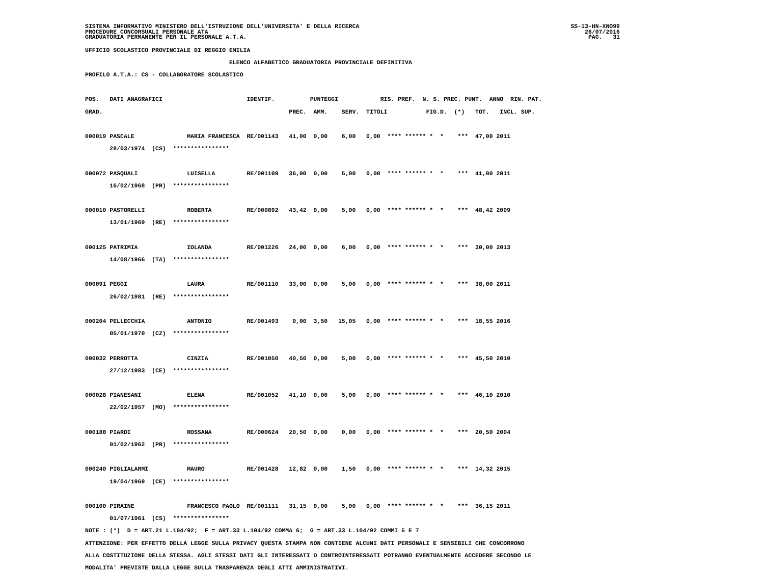SISTEMA INFORMATIVO MINISTERO DELL'ISTRUZIONE DELL'UNIVERSITA' E DELLA RICERCA
PROCEDURE CONCORSUALI PERSONALE ATA
GRADUATORIA PERMANENTE PER IL PERSONALE A.T.A.
SS-13-HN-XNO99
26/07/2016
PAG.   31
UFFICIO SCOLASTICO PROVINCIALE DI REGGIO EMILIA
                                         ELENCO ALFABETICO GRADUATORIA PROVINCIALE DEFINITIVA
PROFILO A.T.A.: CS - COLLABORATORE SCOLASTICO

POS.   DATI ANAGRAFICI                        IDENTIF.          PUNTEGGI            RIS. PREF.  N. S. PREC. PUNT.  ANNO  RIN. PAT.
GRAD.                                                     PREC.  AMM.    SERV.  TITOLI           FIG.D.  (*)   TOT.   INCL. SUP.

000019 PASCALE               MARIA FRANCESCA  RE/001143   41,00  0,00    6,00   0,00  **** ****** *  *    ***  47,00 2011
       28/03/1974  (CS)  ****************

000072 PASQUALI              LUISELLA         RE/001109   36,00  0,00    5,00   0,00  **** ****** *  *    ***  41,00 2011
       16/02/1968  (PR)  ****************

000010 PASTORELLI            ROBERTA          RE/000892   43,42  0,00    5,00   0,00  **** ****** *  *    ***  48,42 2009
       13/01/1969  (RE)  ****************

000125 PATRIMIA              IOLANDA          RE/001226   24,00  0,00    6,00   0,00  **** ****** *  *    ***  30,00 2013
       14/08/1966  (TA)  ****************

000091 PEGGI                 LAURA            RE/001110   33,00  0,00    5,00   0,00  **** ****** *  *    ***  38,00 2011
       26/02/1981  (RE)  ****************

000204 PELLECCHIA            ANTONIO          RE/001493    0,00  3,50   15,05   0,00  **** ****** *  *    ***  18,55 2016
       05/01/1970  (CZ)  ****************

000032 PERROTTA              CINZIA           RE/001050   40,50  0,00    5,00   0,00  **** ****** *  *    ***  45,50 2010
       27/12/1983  (CE)  ****************

000028 PIANESANI             ELENA            RE/001052   41,10  0,00    5,00   0,00  **** ****** *  *    ***  46,10 2010
       22/02/1957  (MO)  ****************

000188 PIARDI                ROSSANA          RE/000624   20,50  0,00    0,00   0,00  **** ****** *  *    ***  20,50 2004
       01/02/1962  (PR)  ****************

000240 PIGLIALARMI           MAURO            RE/001428   12,82  0,00    1,50   0,00  **** ****** *  *    ***  14,32 2015
       19/04/1969  (CE)  ****************

000100 PIRAINE               FRANCESCO PAOLO  RE/001111   31,15  0,00    5,00   0,00  **** ****** *  *    ***  36,15 2011
       01/07/1961  (CS)  ****************
NOTE : (*)  D = ART.21 L.104/92;  F = ART.33 L.104/92 COMMA 6;  G = ART.33 L.104/92 COMMI 5 E 7
ATTENZIONE: PER EFFETTO DELLA LEGGE SULLA PRIVACY QUESTA STAMPA NON CONTIENE ALCUNI DATI PERSONALI E SENSIBILI CHE CONCORRONO
ALLA COSTITUZIONE DELLA STESSA. AGLI STESSI DATI GLI INTERESSATI O CONTROINTERESSATI POTRANNO EVENTUALMENTE ACCEDERE SECONDO LE
MODALITA' PREVISTE DALLA LEGGE SULLA TRASPARENZA DEGLI ATTI AMMINISTRATIVI.